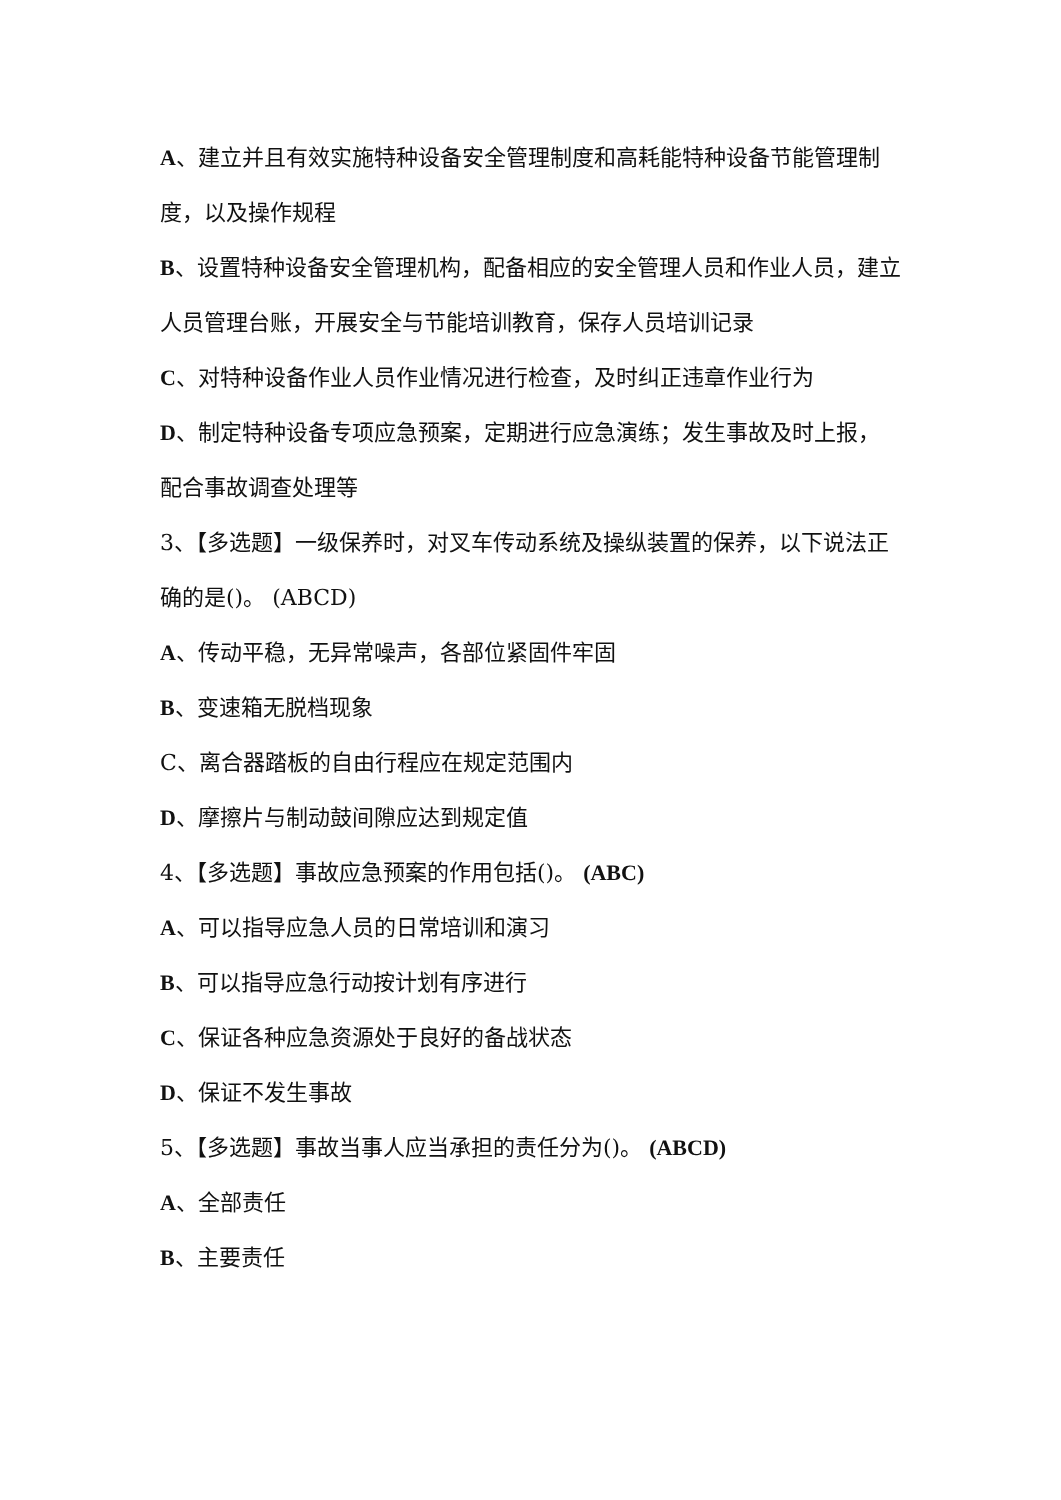A、建立并且有效实施特种设备安全管理制度和高耗能特种设备节能管理制度，以及操作规程
B、设置特种设备安全管理机构，配备相应的安全管理人员和作业人员，建立人员管理台账，开展安全与节能培训教育，保存人员培训记录
C、对特种设备作业人员作业情况进行检查，及时纠正违章作业行为
D、制定特种设备专项应急预案，定期进行应急演练；发生事故及时上报，配合事故调查处理等
3、【多选题】一级保养时，对叉车传动系统及操纵装置的保养，以下说法正确的是()。 (ABCD)
A、传动平稳，无异常噪声，各部位紧固件牢固
B、变速箱无脱档现象
C、离合器踏板的自由行程应在规定范围内
D、摩擦片与制动鼓间隙应达到规定值
4、【多选题】事故应急预案的作用包括()。 (ABC)
A、可以指导应急人员的日常培训和演习
B、可以指导应急行动按计划有序进行
C、保证各种应急资源处于良好的备战状态
D、保证不发生事故
5、【多选题】事故当事人应当承担的责任分为()。 (ABCD)
A、全部责任
B、主要责任